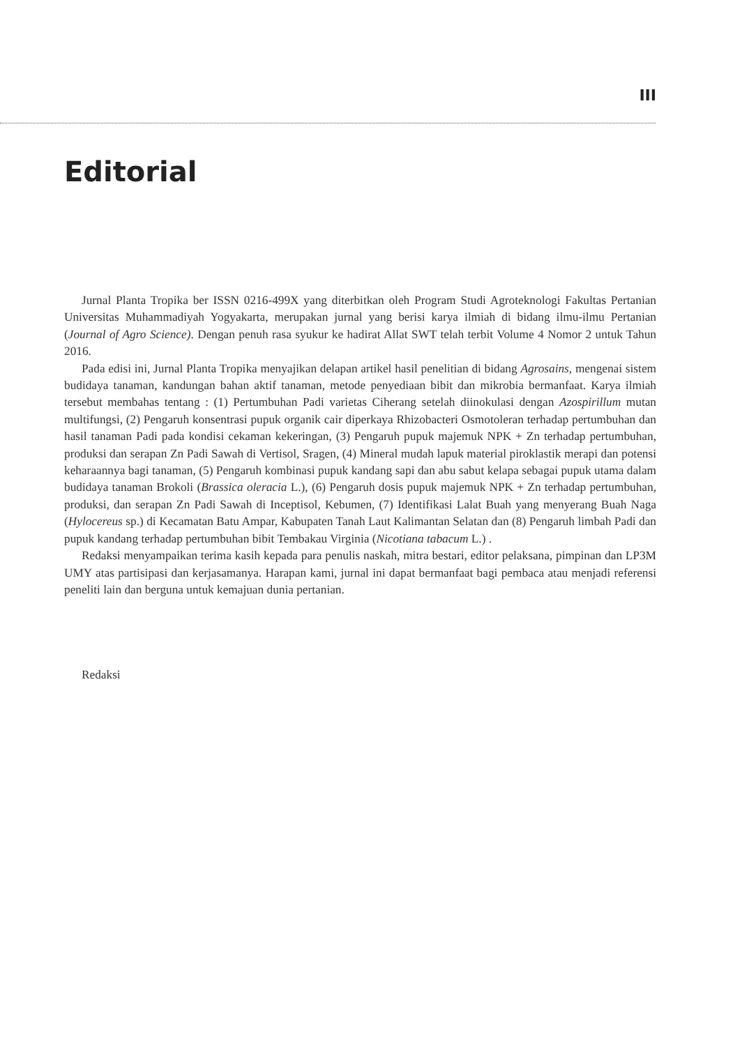III
Editorial
Jurnal Planta Tropika ber ISSN 0216-499X yang diterbitkan oleh Program Studi Agroteknologi Fakultas Pertanian Universitas Muhammadiyah Yogyakarta, merupakan jurnal yang berisi karya ilmiah di bidang ilmu-ilmu Pertanian (Journal of Agro Science). Dengan penuh rasa syukur ke hadirat Allat SWT telah terbit Volume 4 Nomor 2 untuk Tahun 2016.
Pada edisi ini, Jurnal Planta Tropika menyajikan delapan artikel hasil penelitian di bidang Agrosains, mengenai sistem budidaya tanaman, kandungan bahan aktif tanaman, metode penyediaan bibit dan mikrobia bermanfaat. Karya ilmiah tersebut membahas tentang : (1) Pertumbuhan Padi varietas Ciherang setelah diinokulasi dengan Azospirillum mutan multifungsi, (2) Pengaruh konsentrasi pupuk organik cair diperkaya Rhizobacteri Osmotoleran terhadap pertumbuhan dan hasil tanaman Padi pada kondisi cekaman kekeringan, (3) Pengaruh pupuk majemuk NPK + Zn terhadap pertumbuhan, produksi dan serapan Zn Padi Sawah di Vertisol, Sragen, (4) Mineral mudah lapuk material piroklastik merapi dan potensi keharaannya bagi tanaman, (5) Pengaruh kombinasi pupuk kandang sapi dan abu sabut kelapa sebagai pupuk utama dalam budidaya tanaman Brokoli (Brassica oleracia L.), (6) Pengaruh dosis pupuk majemuk NPK + Zn terhadap pertumbuhan, produksi, dan serapan Zn Padi Sawah di Inceptisol, Kebumen, (7) Identifikasi Lalat Buah yang menyerang Buah Naga (Hylocereus sp.) di Kecamatan Batu Ampar, Kabupaten Tanah Laut Kalimantan Selatan dan (8) Pengaruh limbah Padi dan pupuk kandang terhadap pertumbuhan bibit Tembakau Virginia (Nicotiana tabacum L.) .
Redaksi menyampaikan terima kasih kepada para penulis naskah, mitra bestari, editor pelaksana, pimpinan dan LP3M UMY atas partisipasi dan kerjasamanya. Harapan kami, jurnal ini dapat bermanfaat bagi pembaca atau menjadi referensi peneliti lain dan berguna untuk kemajuan dunia pertanian.
Redaksi